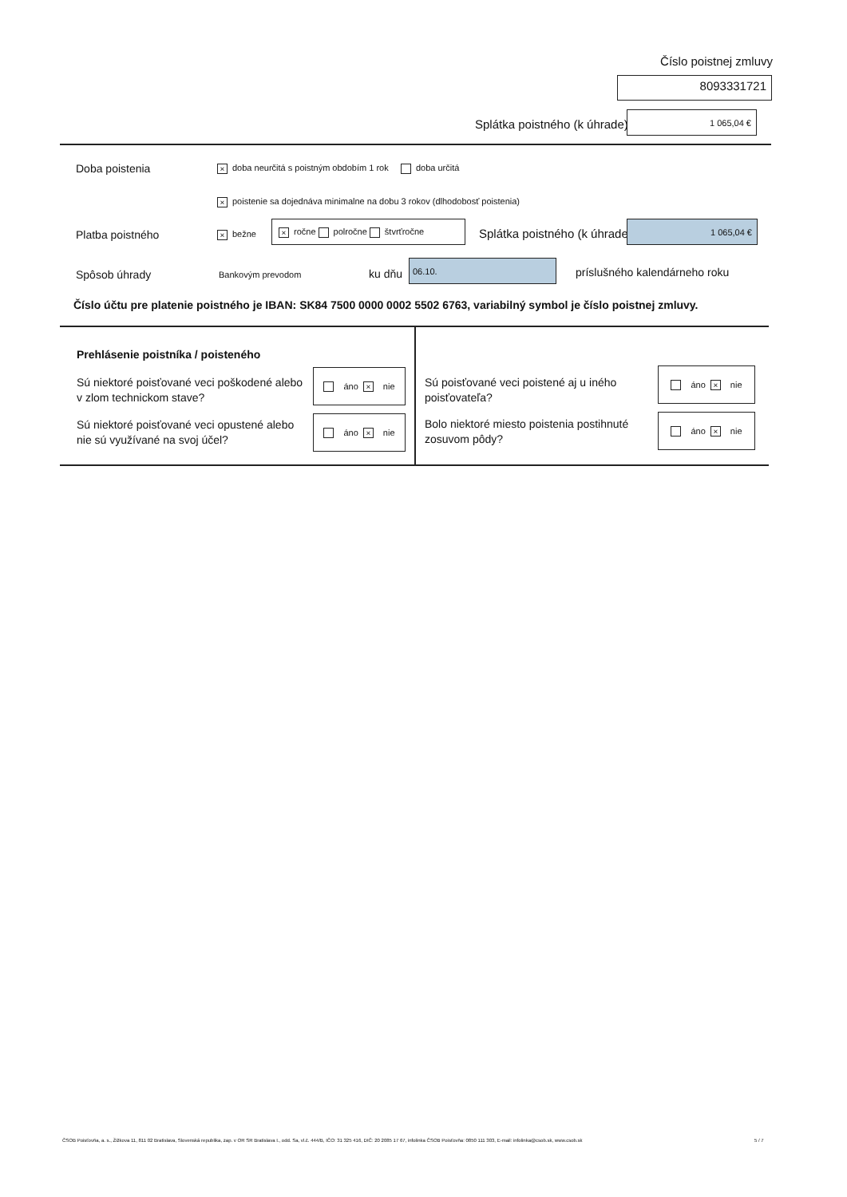Číslo poistnej zmluvy
8093331721
Splátka poistného (k úhrade)
1 065,04 €
Doba poistenia
× doba neurčitá s poistným obdobím 1 rok doba určitá
× poistenie sa dojednáva minimalne na dobu 3 rokov (dlhodobosť poistenia)
Platba poistného × bežne
× ročne polročne štvrťročne
Splátka poistného (k úhrade)
1 065,04 €
Spôsob úhrady Bankovým prevodom ku dňu
06.10.
príslušného kalendárneho roku
Číslo účtu pre platenie poistného je IBAN: SK84 7500 0000 0002 5502 6763, variabilný symbol je číslo poistnej zmluvy.
Prehlásenie poistníka / poisteného
Sú niektoré poisťované veci poškodené alebo v zlom technickom stave?
áno × nie
Sú niektoré poisťované veci opustené alebo nie sú využívané na svoj účel?
áno × nie
Sú poisťované veci poistené aj u iného poisťovateľa?
áno × nie
Bolo niektoré miesto poistenia postihnuté zosuvom pôdy?
áno × nie
ČSOB Poisťovňa, a. s., Žižkova 11, 811 02 Bratislava, Slovenská republika, zap. v OR SR Bratislava I., odd. Sa, vl.č. 444/B, IČO: 31 325 416, DIČ: 20 2085 17 67, infolinka ČSOB Poisťovňa: 0850 111 303, E-mail: infolinka@csob.sk, www.csob.sk
5 / 7